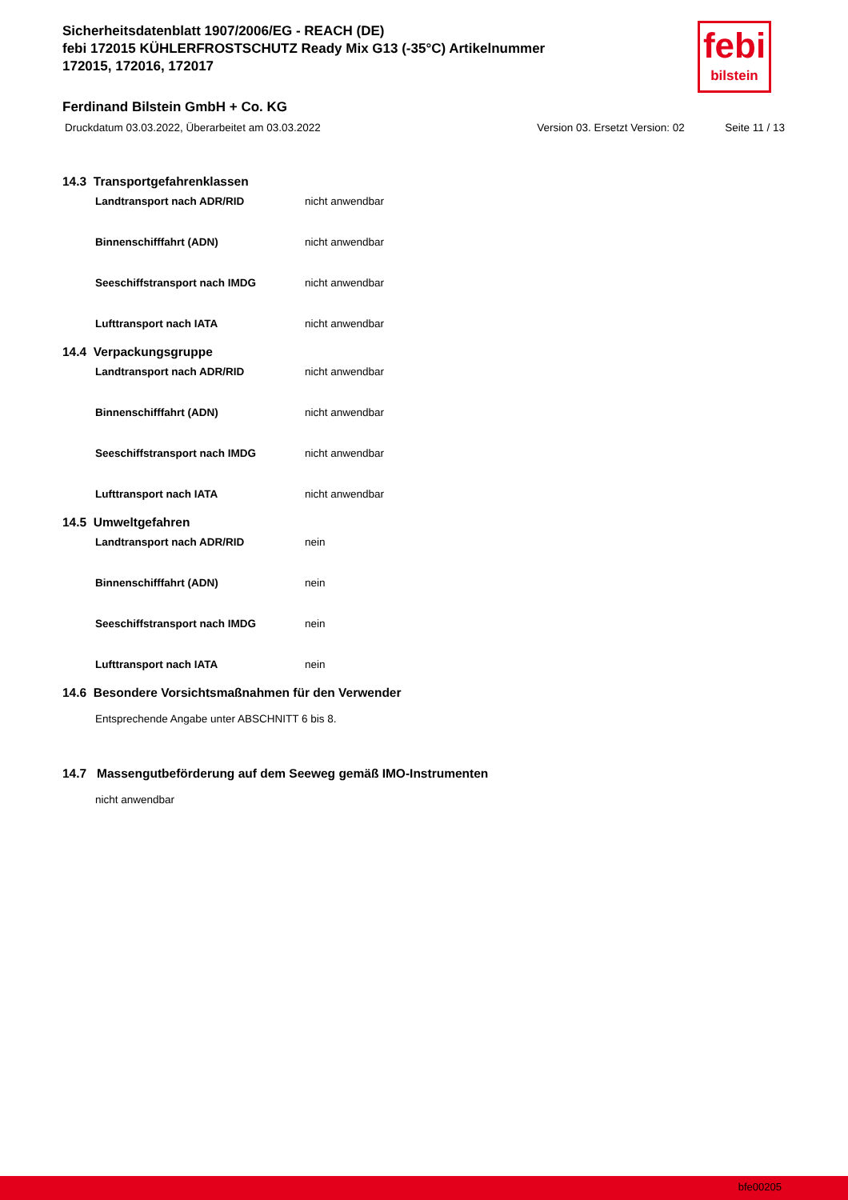Sicherheitsdatenblatt 1907/2006/EG - REACH (DE)
febi 172015 KÜHLERFROSTSCHUTZ Ready Mix G13 (-35°C) Artikelnummer
172015, 172016, 172017
Ferdinand Bilstein GmbH + Co. KG
Druckdatum 03.03.2022, Überarbeitet am 03.03.2022 Version 03. Ersetzt Version: 02 Seite 11 / 13
febi
bilstein
14.3 Transportgefahrenklassen
Landtransport nach ADR/RID nicht anwendbar
Binnenschifffahrt (ADN) nicht anwendbar
Seeschiffstransport nach IMDG nicht anwendbar
Lufttransport nach IATA nicht anwendbar
14.4 Verpackungsgruppe
Landtransport nach ADR/RID nicht anwendbar
Binnenschifffahrt (ADN) nicht anwendbar
Seeschiffstransport nach IMDG nicht anwendbar
Lufttransport nach IATA nicht anwendbar
14.5 Umweltgefahren
Landtransport nach ADR/RID nein
Binnenschifffahrt (ADN) nein
Seeschiffstransport nach IMDG nein
Lufttransport nach IATA nein
14.6 Besondere Vorsichtsmaßnahmen für den Verwender
Entsprechende Angabe unter ABSCHNITT 6 bis 8.
14.7 Massengutbeförderung auf dem Seeweg gemäß IMO-Instrumenten
nicht anwendbar
bfe00205